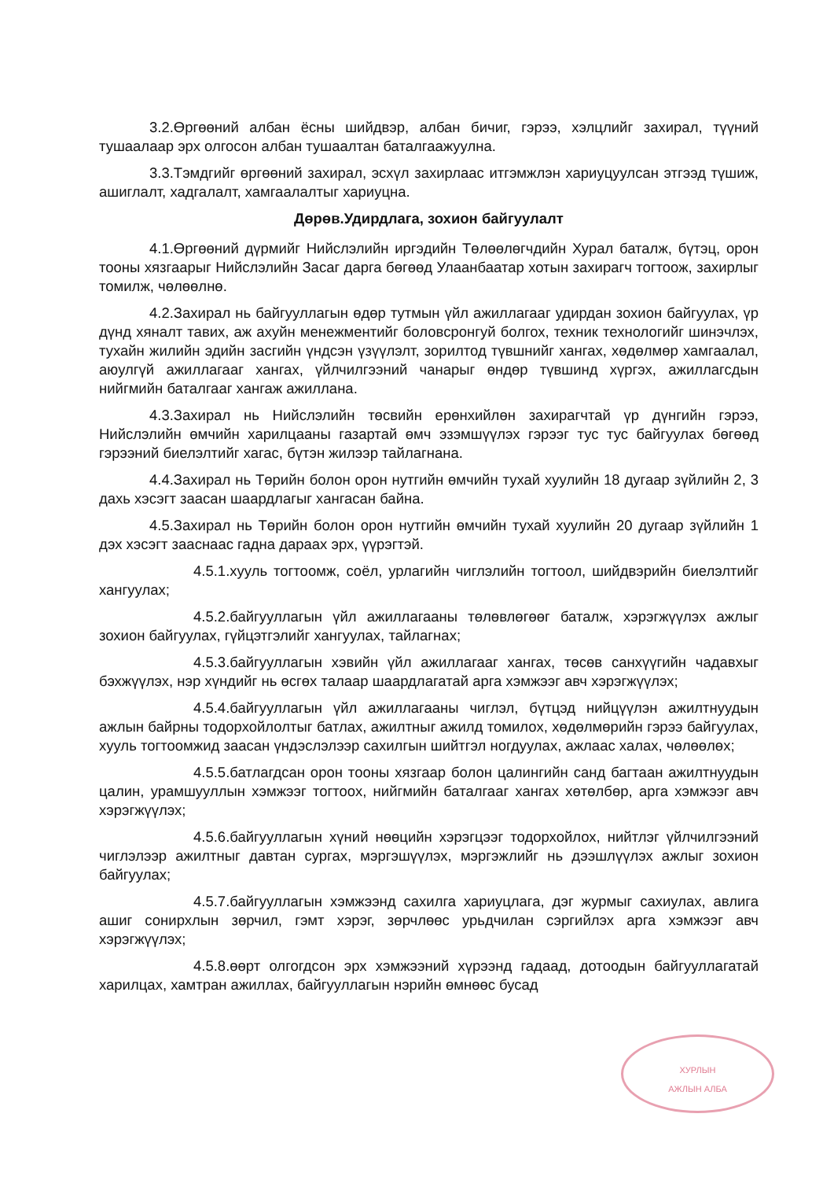3.2.Өргөөний албан ёсны шийдвэр, албан бичиг, гэрээ, хэлцлийг захирал, түүний тушаалаар эрх олгосон албан тушаалтан баталгаажуулна.
3.3.Тэмдгийг өргөөний захирал, эсхүл захирлаас итгэмжлэн хариуцуулсан этгээд түшиж, ашиглалт, хадгалалт, хамгаалалтыг хариуцна.
Дөрөв.Удирдлага, зохион байгуулалт
4.1.Өргөөний дүрмийг Нийслэлийн иргэдийн Төлөөлөгчдийн Хурал баталж, бүтэц, орон тооны хязгаарыг Нийслэлийн Засаг дарга бөгөөд Улаанбаатар хотын захирагч тогтоож, захирлыг томилж, чөлөөлнө.
4.2.Захирал нь байгууллагын өдөр тутмын үйл ажиллагааг удирдан зохион байгуулах, үр дүнд хяналт тавих, аж ахуйн менежментийг боловсронгуй болгох, техник технологийг шинэчлэх, тухайн жилийн эдийн засгийн үндсэн үзүүлэлт, зорилтод түвшнийг хангах, хөдөлмөр хамгаалал, аюулгүй ажиллагааг хангах, үйлчилгээний чанарыг өндөр түвшинд хүргэх, ажиллагсдын нийгмийн баталгааг хангаж ажиллана.
4.3.Захирал нь Нийслэлийн төсвийн ерөнхийлөн захирагчтай үр дүнгийн гэрээ, Нийслэлийн өмчийн харилцааны газартай өмч эзэмшүүлэх гэрээг тус тус байгуулах бөгөөд гэрээний биелэлтийг хагас, бүтэн жилээр тайлагнана.
4.4.Захирал нь Төрийн болон орон нутгийн өмчийн тухай хуулийн 18 дугаар зүйлийн 2, 3 дахь хэсэгт заасан шаардлагыг хангасан байна.
4.5.Захирал нь Төрийн болон орон нутгийн өмчийн тухай хуулийн 20 дугаар зүйлийн 1 дэх хэсэгт заасн­аас гадна дараах эрх, үүрэгтэй.
4.5.1.хууль тогтоомж, соёл, урлагийн чиглэлийн тогтоол, шийдвэрийн биелэлтийг хангуулах;
4.5.2.байгууллагын үйл ажиллагааны төлөвлөгөөг баталж, хэрэгжүүлэх ажлыг зохион байгуулах, гүйцэтгэлийг хангуулах, тайлагнах;
4.5.3.байгууллагын хэвийн үйл ажиллагааг хангах, төсөв санхүүгийн чадавхыг бэхжүүлэх, нэр хүндийг нь өсгөх талаар шаардлагатай арга хэмжээг авч хэрэгжүүлэх;
4.5.4.байгууллагын үйл ажиллагааны чиглэл, бүтцэд нийцүүлэн ажилтнуудын ажлын байрны тодорхойлолтыг батлах, ажилтныг ажилд томилох, хөдөлмөрийн гэрээ байгуулах, хууль тогтоомжид заасан үндэслэлээр сахилгын шийтгэл ногдуулах, ажлаас халах, чөлөөлөх;
4.5.5.батлагдсан орон тооны хязгаар болон цалингийн санд багтаан ажилтнуудын цалин, урамшууллын хэмжээг тогтоох, нийгмийн баталгааг хангах хөтөлбөр, арга хэмжээг авч хэрэгжүүлэх;
4.5.6.байгууллагын хүний нөөцийн хэрэгцээг тодорхойлох, нийтлэг үйлчилгээний чиглэлээр ажилтныг давтан сургах, мэргэшүүлэх, мэргэжлийг нь дээшлүүлэх ажлыг зохион байгуулах;
4.5.7.байгууллагын хэмжээнд сахилга хариуцлага, дэг журмыг сахиулах, авлига ашиг сонирхлын зөрчил, гэмт хэрэг, зөрчлөөс урьдчилан сэргийлэх арга хэмжээг авч хэрэгжүүлэх;
4.5.8.өөрт олгогдсон эрх хэмжээний хүрээнд гадаад, дотоодын байгууллагатай харилцах, хамтран ажиллах, байгууллагын нэрийн өмнөөс бусад
ХУРЛЫН
АЖЛЫН АЛБА